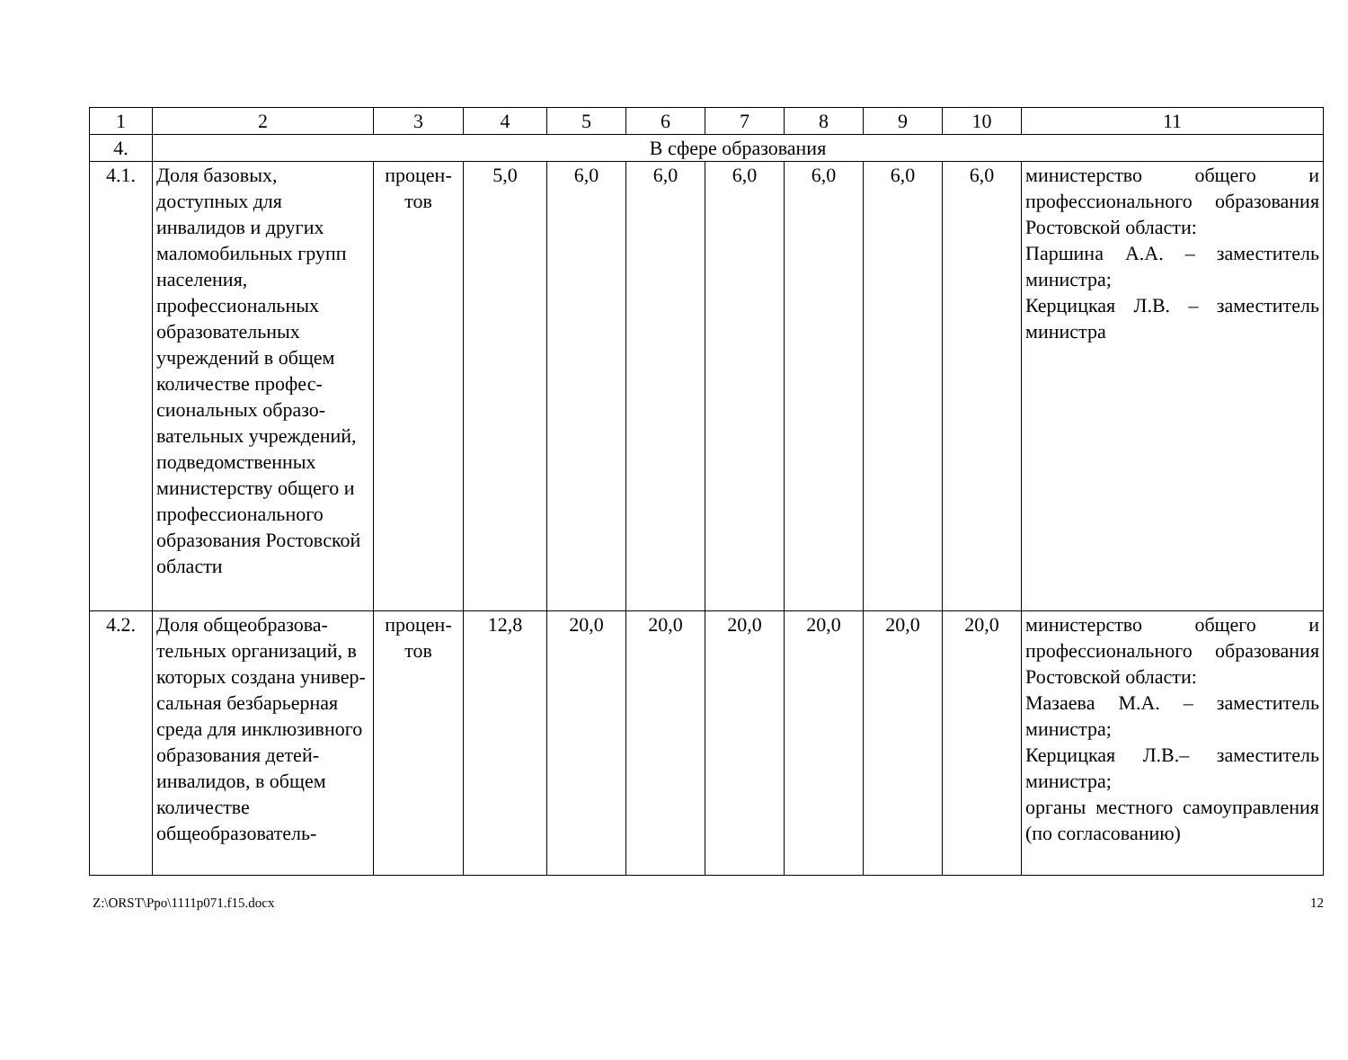| 1 | 2 | 3 | 4 | 5 | 6 | 7 | 8 | 9 | 10 | 11 |
| 4. | В сфере образования | | | | | | | | | |
| 4.1. | Доля базовых, доступных для инвалидов и других маломобильных групп населения, профессиональных образовательных учреждений в общем количестве профес­сиональных образо­вательных учреж­дений, подведомст­венных министерству общего и профес­сионального образо­вания Ростовской области | процен­тов | 5,0 | 6,0 | 6,0 | 6,0 | 6,0 | 6,0 | 6,0 | министерство общего и профессионального образо­вания Ростовской области: Паршина А.А. – заместитель министра; Керцицкая Л.В. – замести­тель министра |
| 4.2. | Доля общеобразова­тельных организа­ций, в которых создана универ­сальная безбарьерная среда для инклюзив­ного образования детей-инвалидов, в общем количестве общеобразователь- | процен­тов | 12,8 | 20,0 | 20,0 | 20,0 | 20,0 | 20,0 | 20,0 | министерство общего и профессионального образо­вания Ростовской области: Мазаева М.А. – заместитель министра; Керцицкая Л.В.– заместитель министра; органы местного самоуправ­ления (по согласованию) |
Z:\ORST\Ppo\1111p071.f15.docx 12